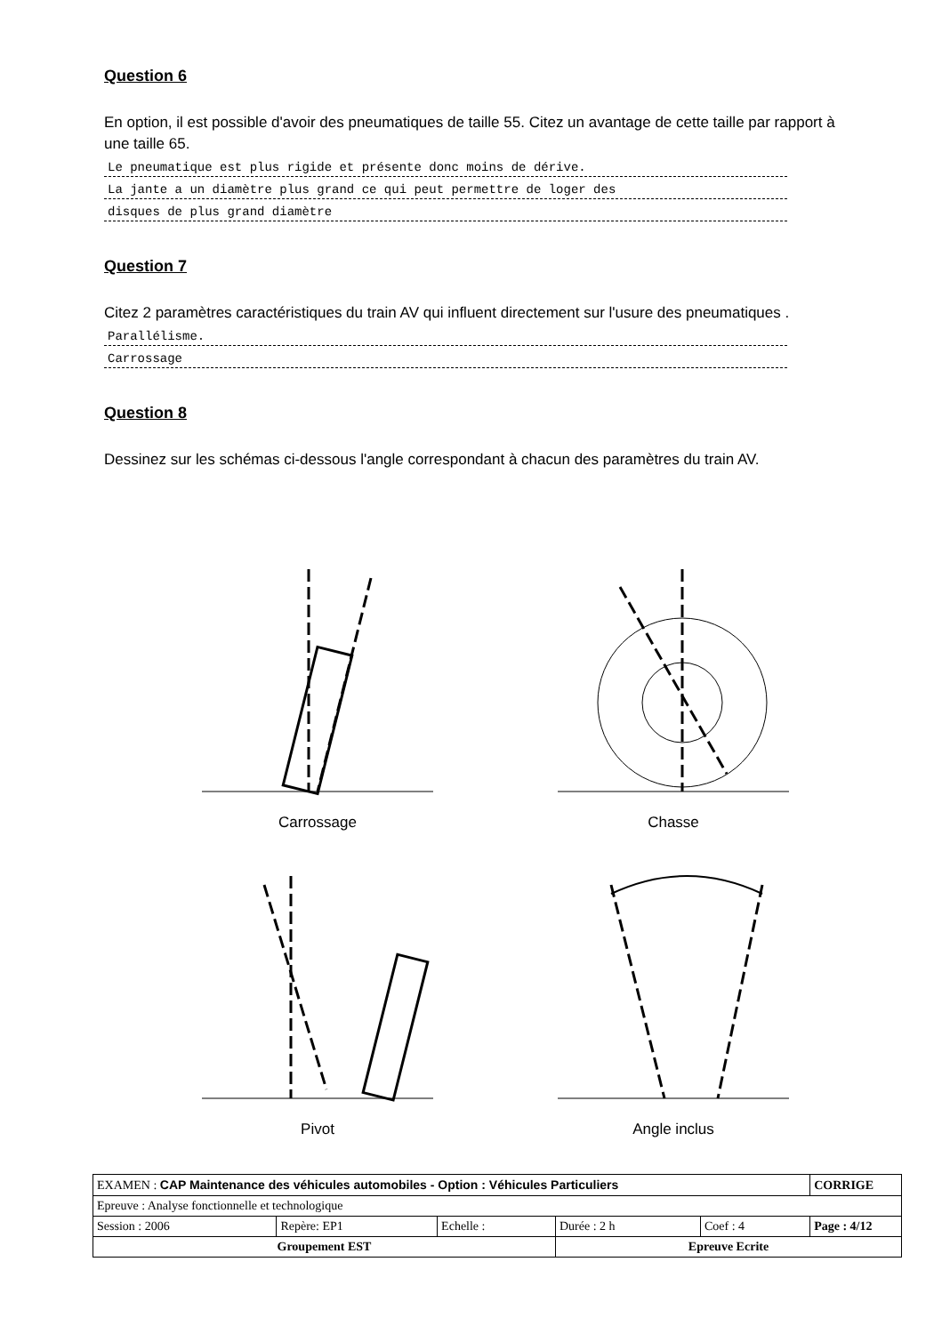Question 6
En option, il est possible d'avoir des pneumatiques de taille 55. Citez un avantage de cette taille par rapport à une taille 65.
Le pneumatique est plus rigide et présente donc moins de dérive.
La jante a un diamètre plus grand ce qui peut permettre de loger des
disques de plus grand diamètre
Question 7
Citez 2 paramètres caractéristiques du train AV qui influent directement sur l'usure des pneumatiques .
Parallélisme.
Carrossage
Question 8
Dessinez sur les schémas ci-dessous l'angle correspondant à chacun des paramètres du train AV.
Carrossage
Chasse
Pivot
Angle inclus
| EXAMEN : CAP Maintenance des véhicules automobiles - Option : Véhicules Particuliers | | | | | CORRIGE |
| Epreuve : Analyse fonctionnelle et technologique | | | | | |
| Session : 2006 | Repère: EP1 | Echelle : | Durée : 2 h | Coef : 4 | Page : 4/12 |
| Groupement EST | | | Epreuve Ecrite | | |